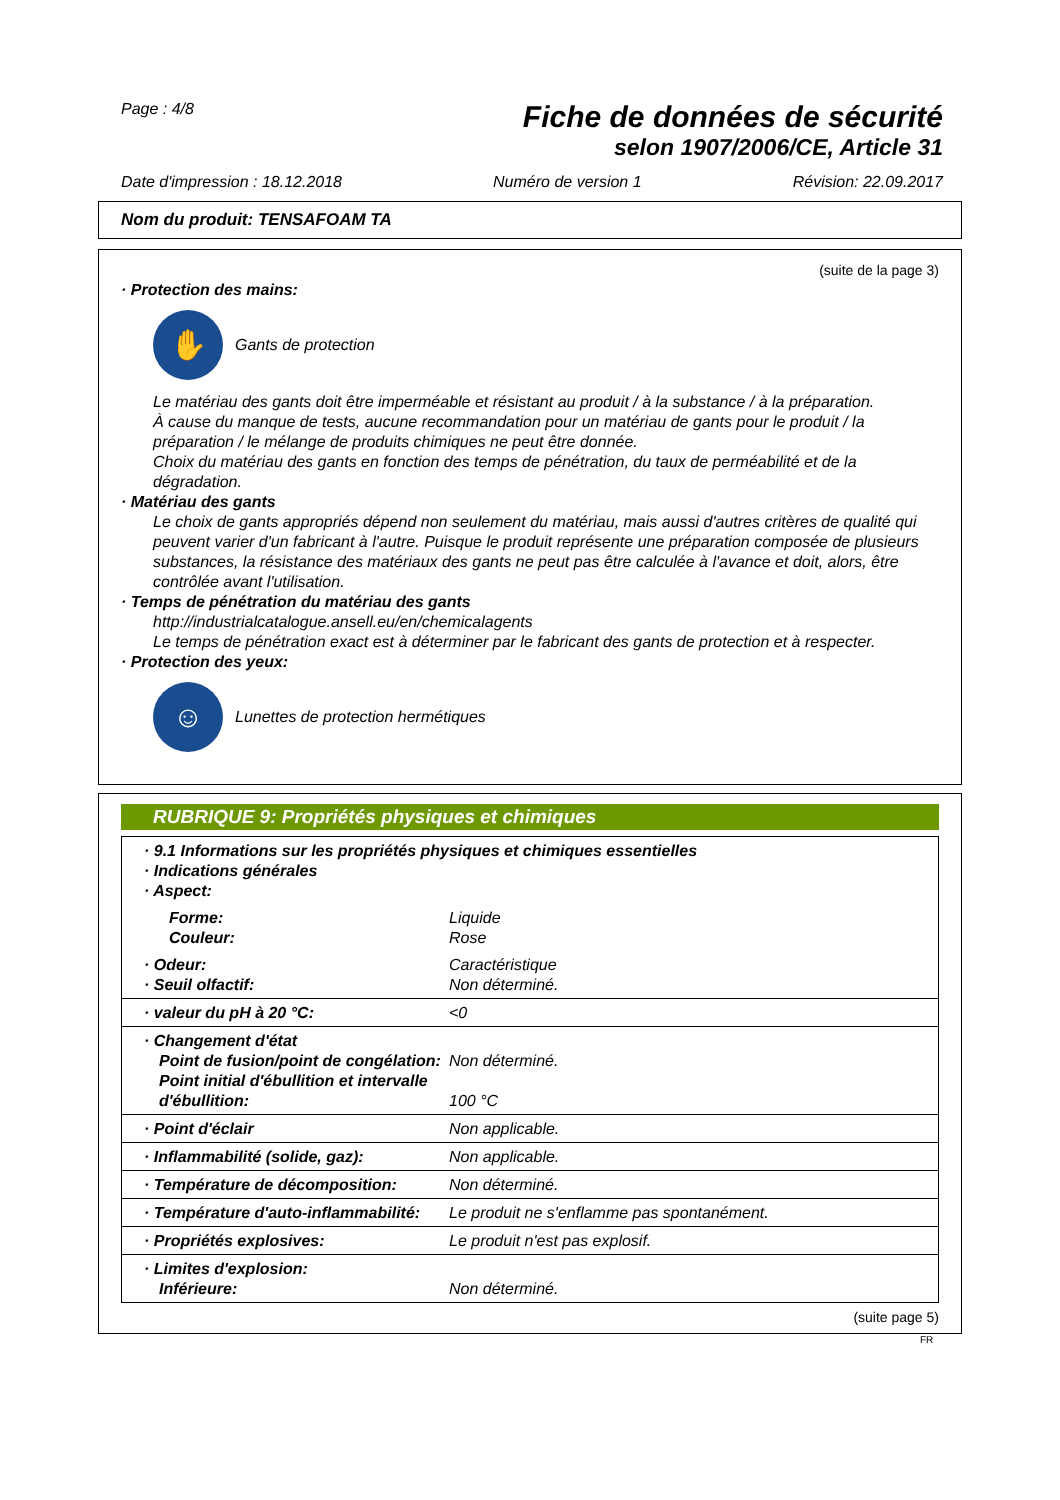Page : 4/8
Fiche de données de sécurité
selon 1907/2006/CE, Article 31
Date d'impression : 18.12.2018 Numéro de version 1 Révision: 22.09.2017
Nom du produit: TENSAFOAM TA
(suite de la page 3)
· Protection des mains:
✋
Gants de protection
Le matériau des gants doit être imperméable et résistant au produit / à la substance / à la préparation.
À cause du manque de tests, aucune recommandation pour un matériau de gants pour le produit / la préparation / le mélange de produits chimiques ne peut être donnée.
Choix du matériau des gants en fonction des temps de pénétration, du taux de perméabilité et de la dégradation.
· Matériau des gants
Le choix de gants appropriés dépend non seulement du matériau, mais aussi d'autres critères de qualité qui peuvent varier d'un fabricant à l'autre. Puisque le produit représente une préparation composée de plusieurs substances, la résistance des matériaux des gants ne peut pas être calculée à l'avance et doit, alors, être contrôlée avant l'utilisation.
· Temps de pénétration du matériau des gants
http://industrialcatalogue.ansell.eu/en/chemicalagents
Le temps de pénétration exact est à déterminer par le fabricant des gants de protection et à respecter.
· Protection des yeux:
☺
Lunettes de protection hermétiques
RUBRIQUE 9: Propriétés physiques et chimiques
| · 9.1 Informations sur les propriétés physiques et chimiques essentielles · Indications générales · Aspect: | |
| Forme: Couleur: | Liquide Rose |
| · Odeur: · Seuil olfactif: | Caractéristique Non déterminé. |
| · valeur du pH à 20 °C: | <0 |
| · Changement d'état Point de fusion/point de congélation: Point initial d'ébullition et intervalle d'ébullition: | Non déterminé. 100 °C |
| · Point d'éclair | Non applicable. |
| · Inflammabilité (solide, gaz): | Non applicable. |
| · Température de décomposition: | Non déterminé. |
| · Température d'auto-inflammabilité: | Le produit ne s'enflamme pas spontanément. |
| · Propriétés explosives: | Le produit n'est pas explosif. |
| · Limites d'explosion: Inférieure: | Non déterminé. |
(suite page 5)
FR